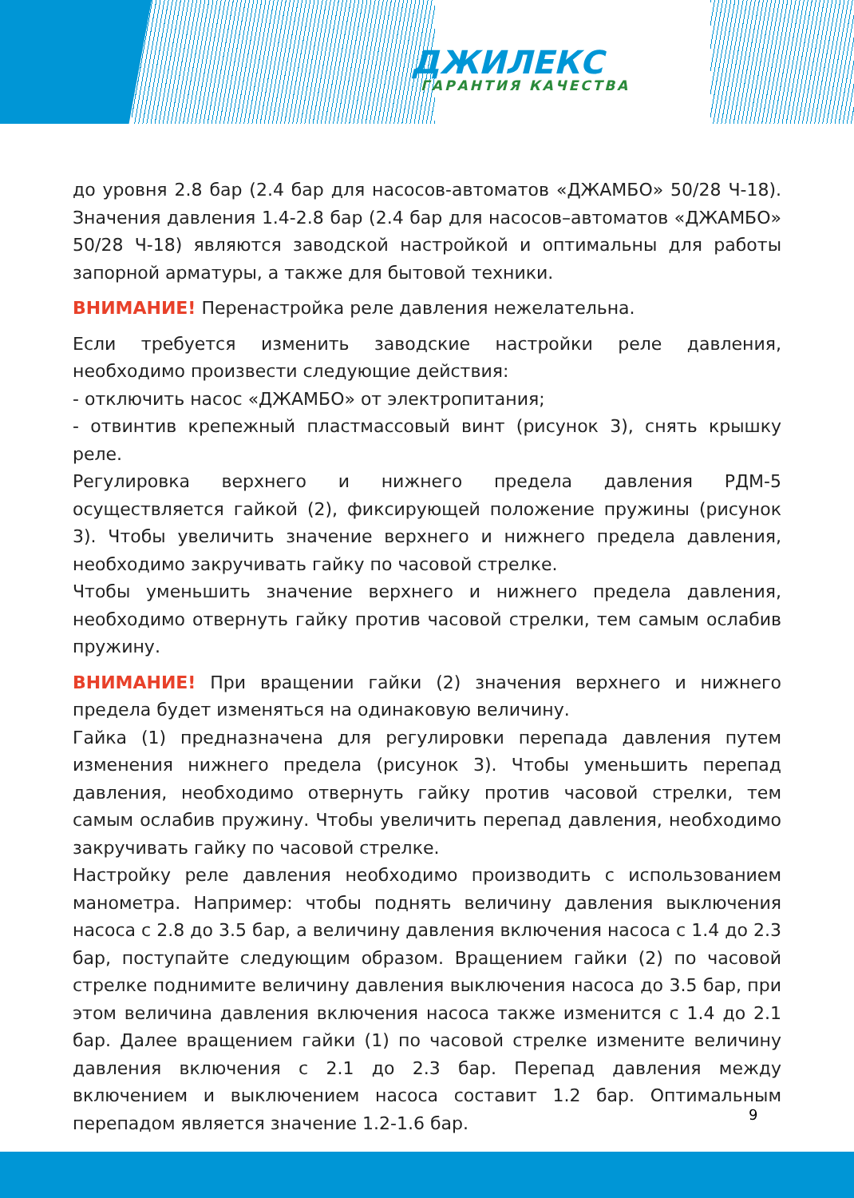ДЖИЛЕКС
ГАРАНТИЯ КАЧЕСТВА
до уровня 2.8 бар (2.4 бар для насосов-автоматов «ДЖАМБО» 50/28 Ч-18). Значения давления 1.4-2.8 бар (2.4 бар для насосов–автоматов «ДЖАМБО» 50/28 Ч-18) являются заводской настройкой и оптимальны для работы запорной арматуры, а также для бытовой техники.
ВНИМАНИЕ! Перенастройка реле давления нежелательна.
Если требуется изменить заводские настройки реле давления, необходимо произвести следующие действия:
- отключить насос «ДЖАМБО» от электропитания;
- отвинтив крепежный пластмассовый винт (рисунок 3), снять крышку реле.
Регулировка верхнего и нижнего предела давления РДМ-5 осуществляется гайкой (2), фиксирующей положение пружины (рисунок 3). Чтобы увеличить значение верхнего и нижнего предела давления, необходимо закручивать гайку по часовой стрелке.
Чтобы уменьшить значение верхнего и нижнего предела давления, необходимо отвернуть гайку против часовой стрелки, тем самым ослабив пружину.
ВНИМАНИЕ! При вращении гайки (2) значения верхнего и нижнего предела будет изменяться на одинаковую величину.
Гайка (1) предназначена для регулировки перепада давления путем изменения нижнего предела (рисунок 3). Чтобы уменьшить перепад давления, необходимо отвернуть гайку против часовой стрелки, тем самым ослабив пружину. Чтобы увеличить перепад давления, необходимо закручивать гайку по часовой стрелке.
Настройку реле давления необходимо производить с использованием манометра. Например: чтобы поднять величину давления выключения насоса с 2.8 до 3.5 бар, а величину давления включения насоса с 1.4 до 2.3 бар, поступайте следующим образом. Вращением гайки (2) по часовой стрелке поднимите величину давления выключения насоса до 3.5 бар, при этом величина давления включения насоса также изменится с 1.4 до 2.1 бар. Далее вращением гайки (1) по часовой стрелке измените величину давления включения с 2.1 до 2.3 бар. Перепад давления между включением и выключением насоса составит 1.2 бар. Оптимальным перепадом является значение 1.2-1.6 бар.
9